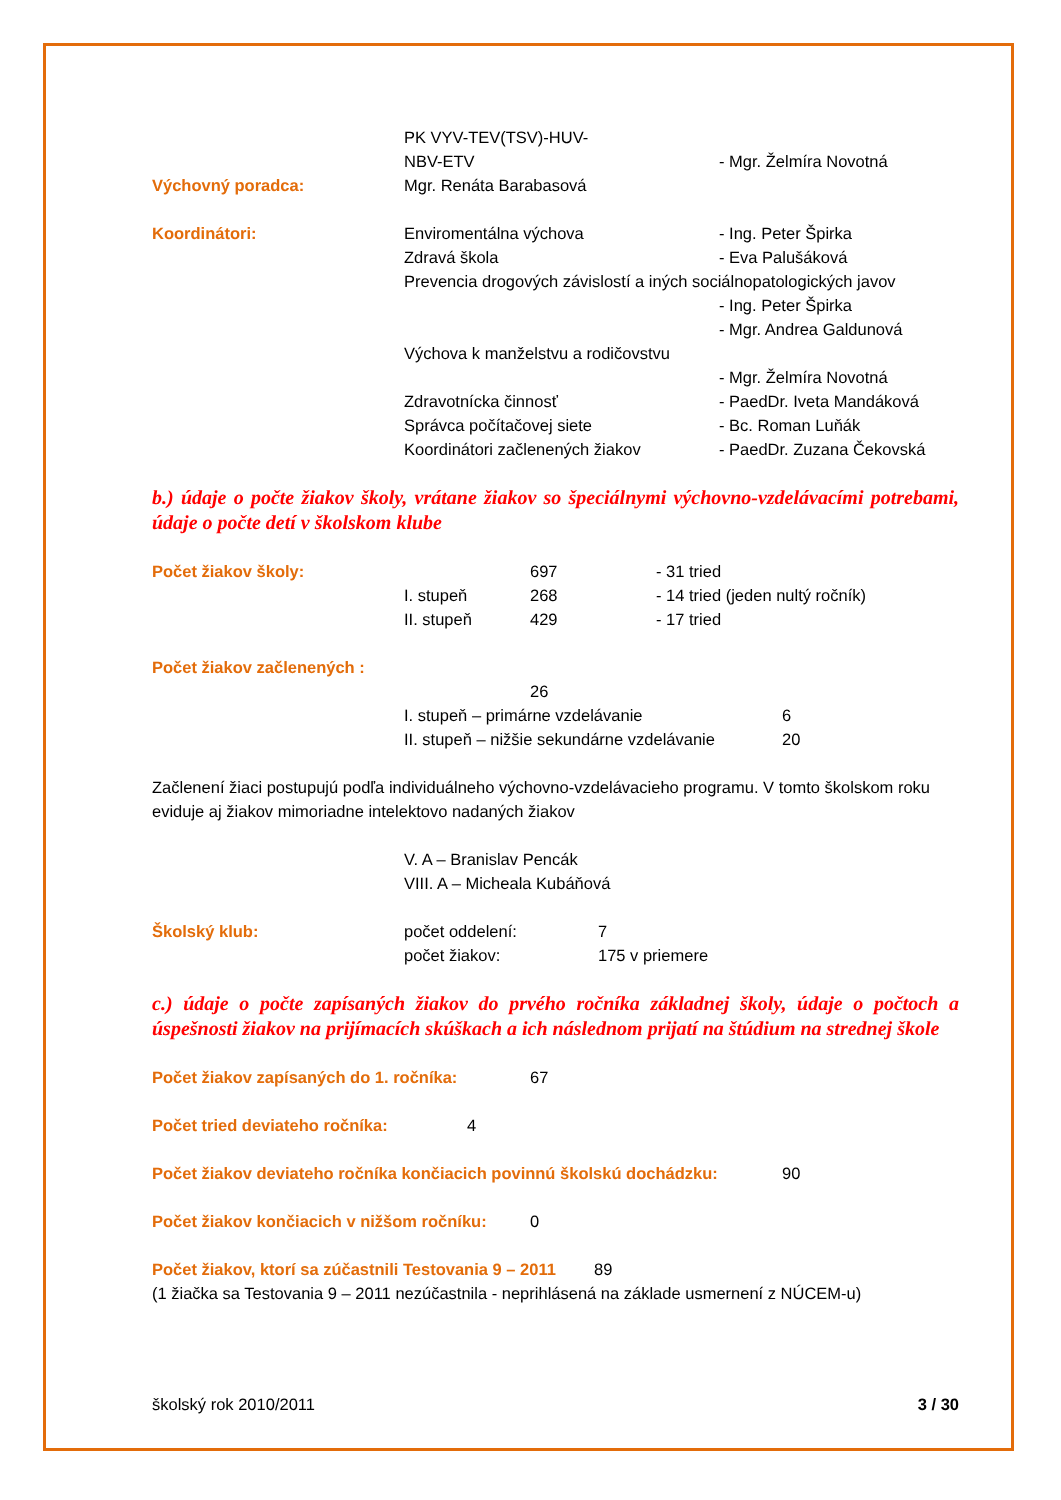PK VYV-TEV(TSV)-HUV-
NBV-ETV - Mgr. Želmíra Novotná
Výchovný poradca: Mgr. Renáta Barabasová
Koordinátori: Enviromentálna výchova - Ing. Peter Špirka
Zdravá škola - Eva Palušáková
Prevencia drogových závislostí a iných sociálnopatologických javov
- Ing. Peter Špirka
- Mgr. Andrea Galdunová
Výchova k manželstvu a rodičovstvu
- Mgr. Želmíra Novotná
Zdravotnícka činnosť - PaedDr. Iveta Mandáková
Správca počítačovej siete - Bc. Roman Luňák
Koordinátori začlenených žiakov - PaedDr. Zuzana Čekovská
b.) údaje o počte žiakov školy, vrátane žiakov so špeciálnymi výchovno-vzdelávacími potrebami, údaje o počte detí v školskom klube
Počet žiakov školy: 697 - 31 tried
I. stupeň 268 - 14 tried (jeden nultý ročník)
II. stupeň 429 - 17 tried
Počet žiakov začlenených :
26
I. stupeň – primárne vzdelávanie 6
II. stupeň – nižšie sekundárne vzdelávanie
20
Začlenení žiaci postupujú podľa individuálneho výchovno-vzdelávacieho programu. V tomto školskom roku eviduje aj žiakov mimoriadne intelektovo nadaných žiakov
V. A – Branislav Pencák
VIII. A – Micheala Kubáňová
Školský klub: počet oddelení: 7
počet žiakov: 175 v priemere
c.) údaje o počte zapísaných žiakov do prvého ročníka základnej školy, údaje o počtoch a úspešnosti žiakov na prijímacích skúškach a ich následnom prijatí na štúdium na strednej škole
Počet žiakov zapísaných do 1. ročníka: 67
Počet tried deviateho ročníka: 4
Počet žiakov deviateho ročníka končiacich povinnú školskú dochádzku:
90
Počet žiakov končiacich v nižšom ročníku:
0
Počet žiakov, ktorí sa zúčastnili Testovania 9 – 2011
89
(1 žiačka sa Testovania 9 – 2011 nezúčastnila - neprihlásená na základe usmernení z NÚCEM-u)
školský rok 2010/2011 3 / 30